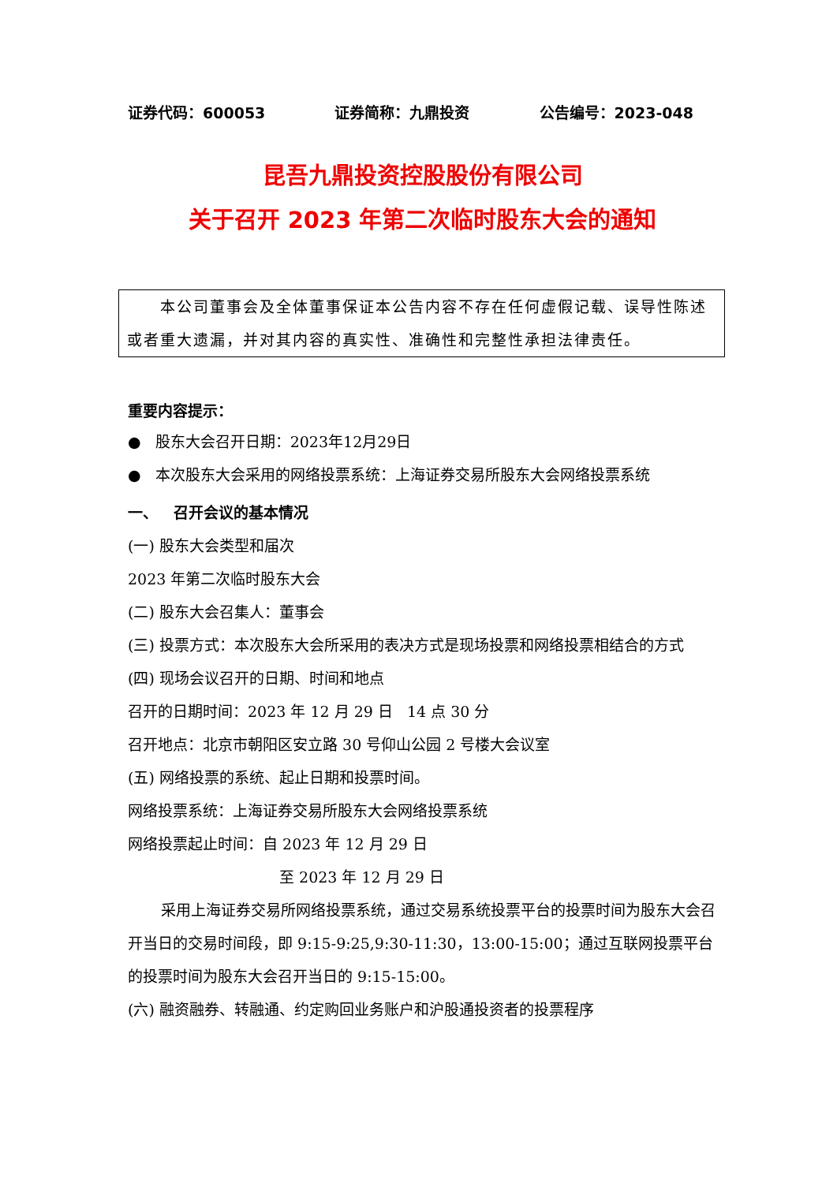证券代码：600053 证券简称：九鼎投资 公告编号：2023-048
昆吾九鼎投资控股股份有限公司
关于召开 2023 年第二次临时股东大会的通知
本公司董事会及全体董事保证本公告内容不存在任何虚假记载、误导性陈述或者重大遗漏，并对其内容的真实性、准确性和完整性承担法律责任。
重要内容提示：
● 股东大会召开日期：2023年12月29日
● 本次股东大会采用的网络投票系统：上海证券交易所股东大会网络投票系统
一、 召开会议的基本情况
(一) 股东大会类型和届次
2023 年第二次临时股东大会
(二) 股东大会召集人：董事会
(三) 投票方式：本次股东大会所采用的表决方式是现场投票和网络投票相结合的方式
(四) 现场会议召开的日期、时间和地点
召开的日期时间：2023 年 12 月 29 日 14 点 30 分
召开地点：北京市朝阳区安立路 30 号仰山公园 2 号楼大会议室
(五) 网络投票的系统、起止日期和投票时间。
网络投票系统：上海证券交易所股东大会网络投票系统
网络投票起止时间：自 2023 年 12 月 29 日
至 2023 年 12 月 29 日
采用上海证券交易所网络投票系统，通过交易系统投票平台的投票时间为股东大会召开当日的交易时间段，即 9:15-9:25,9:30-11:30，13:00-15:00；通过互联网投票平台的投票时间为股东大会召开当日的 9:15-15:00。
(六) 融资融券、转融通、约定购回业务账户和沪股通投资者的投票程序